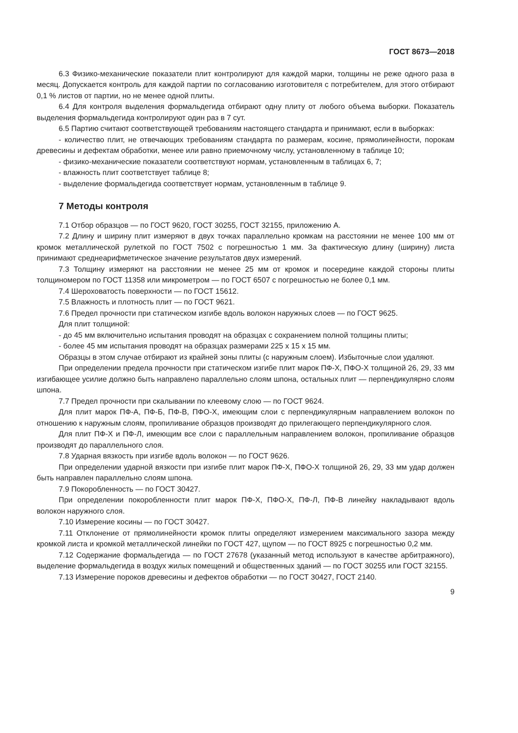ГОСТ 8673—2018
6.3 Физико-механические показатели плит контролируют для каждой марки, толщины не реже одного раза в месяц. Допускается контроль для каждой партии по согласованию изготовителя с потребителем, для этого отбирают 0,1 % листов от партии, но не менее одной плиты.
6.4 Для контроля выделения формальдегида отбирают одну плиту от любого объема выборки. Показатель выделения формальдегида контролируют один раз в 7 сут.
6.5 Партию считают соответствующей требованиям настоящего стандарта и принимают, если в выборках:
- количество плит, не отвечающих требованиям стандарта по размерам, косине, прямолинейности, порокам древесины и дефектам обработки, менее или равно приемочному числу, установленному в таблице 10;
- физико-механические показатели соответствуют нормам, установленным в таблицах 6, 7;
- влажность плит соответствует таблице 8;
- выделение формальдегида соответствует нормам, установленным в таблице 9.
7 Методы контроля
7.1 Отбор образцов — по ГОСТ 9620, ГОСТ 30255, ГОСТ 32155, приложению А.
7.2 Длину и ширину плит измеряют в двух точках параллельно кромкам на расстоянии не менее 100 мм от кромок металлической рулеткой по ГОСТ 7502 с погрешностью 1 мм. За фактическую длину (ширину) листа принимают среднеарифметическое значение результатов двух измерений.
7.3 Толщину измеряют на расстоянии не менее 25 мм от кромок и посередине каждой стороны плиты толщиномером по ГОСТ 11358 или микрометром — по ГОСТ 6507 с погрешностью не более 0,1 мм.
7.4 Шероховатость поверхности — по ГОСТ 15612.
7.5 Влажность и плотность плит — по ГОСТ 9621.
7.6 Предел прочности при статическом изгибе вдоль волокон наружных слоев — по ГОСТ 9625.
Для плит толщиной:
- до 45 мм включительно испытания проводят на образцах с сохранением полной толщины плиты;
- более 45 мм испытания проводят на образцах размерами 225 x 15 x 15 мм.
Образцы в этом случае отбирают из крайней зоны плиты (с наружным слоем). Избыточные слои удаляют.
При определении предела прочности при статическом изгибе плит марок ПФ-Х, ПФО-Х толщиной 26, 29, 33 мм изгибающее усилие должно быть направлено параллельно слоям шпона, остальных плит — перпендикулярно слоям шпона.
7.7 Предел прочности при скалывании по клеевому слою — по ГОСТ 9624.
Для плит марок ПФ-А, ПФ-Б, ПФ-В, ПФО-Х, имеющим слои с перпендикулярным направлением волокон по отношению к наружным слоям, пропиливание образцов производят до прилегающего перпендикулярного слоя.
Для плит ПФ-Х и ПФ-Л, имеющим все слои с параллельным направлением волокон, пропиливание образцов производят до параллельного слоя.
7.8 Ударная вязкость при изгибе вдоль волокон — по ГОСТ 9626.
При определении ударной вязкости при изгибе плит марок ПФ-Х, ПФО-Х толщиной 26, 29, 33 мм удар должен быть направлен параллельно слоям шпона.
7.9 Покоробленность — по ГОСТ 30427.
При определении покоробленности плит марок ПФ-Х, ПФО-Х, ПФ-Л, ПФ-В линейку накладывают вдоль волокон наружного слоя.
7.10 Измерение косины — по ГОСТ 30427.
7.11 Отклонение от прямолинейности кромок плиты определяют измерением максимального зазора между кромкой листа и кромкой металлической линейки по ГОСТ 427, щупом — по ГОСТ 8925 с погрешностью 0,2 мм.
7.12 Содержание формальдегида — по ГОСТ 27678 (указанный метод используют в качестве арбитражного), выделение формальдегида в воздух жилых помещений и общественных зданий — по ГОСТ 30255 или ГОСТ 32155.
7.13 Измерение пороков древесины и дефектов обработки — по ГОСТ 30427, ГОСТ 2140.
9